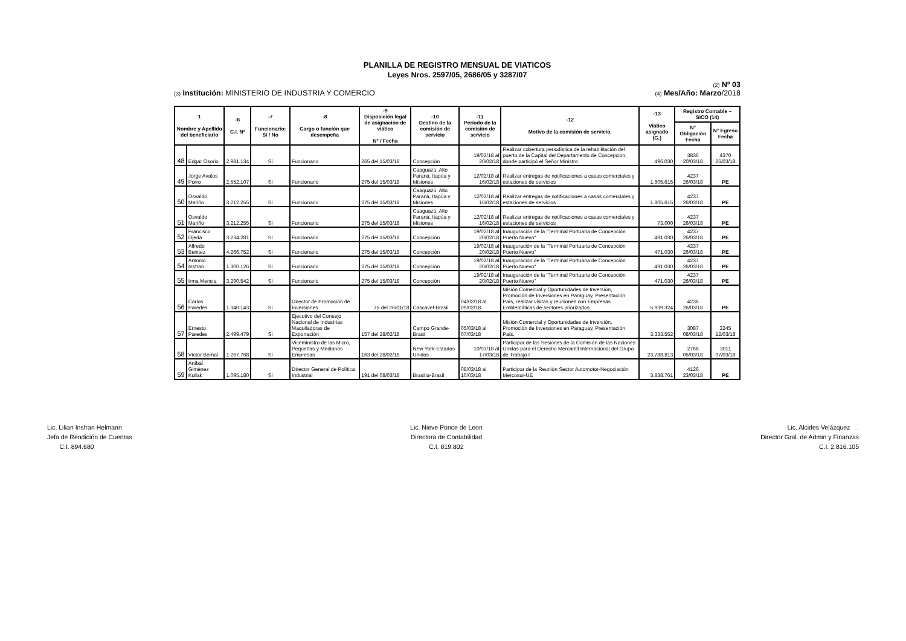PLANILLA DE REGISTRO MENSUAL DE VIATICOS
Leyes Nros. 2597/05, 2686/05 y 3287/07
(3) Institución: MINISTERIO DE INDUSTRIA Y COMERCIO
(2) Nº 03
(4) Mes/Año: Marzo/2018
| 1 Nombre y Apellido del beneficiario | | -6 C.I. Nº | -7 Funcionario: Sí / No | -8 Cargo o función que desempeña | -9 Disposición legal de asignación de viático N° / Fecha | -10 Destino de la comisión de servicio | -11 Período de la comisión de servicio | -12 Motivo de la comisión de servicio. | -13 Viático asignado (G.) | Registro Contable – SICO (14) | |
| --- | --- | --- | --- | --- | --- | --- | --- | --- | --- | --- | --- |
| | | | | | | | | | | N° Obligación Fecha | N° Egreso Fecha |
| 48 | Edgar Osorio | 2.981.134 | Sí | Funcionario | 265 del 15/03/18 | Concepción | 19/02/18 al 20/02/18 | Realizar cobertura periodística de la rehabilitación del puerto de la Capital del Departamento de Concepción, donde participó el Señor Ministro | 496.030 | 3836 20/03/18 | 4370 26/03/18 |
| 49 | Jorge Avalos Porro | 2.552.107 | Sí | Funcionario | 275 del 15/03/18 | Caaguazú, Alto Paraná, Itapúa y Misiones | 12/02/18 al 16/02/18 | Realizar entregas de notificaciones a casas comerciales y estaciones de servicios | 1.805.615 | 4237 26/03/18 | PE |
| 50 | Osvaldo Mariño | 3.212.255 | Sí | Funcionario | 275 del 15/03/18 | Caaguazú, Alto Paraná, Itapúa y Misiones | 12/02/18 al 16/02/18 | Realizar entregas de notificaciones a casas comerciales y estaciones de servicios | 1.805.615 | 4237 26/03/18 | PE |
| 51 | Osvaldo Mariño | 3.212.255 | Sí | Funcionario | 275 del 15/03/18 | Caaguazú, Alto Paraná, Itapúa y Misiones | 12/02/18 al 16/02/18 | Realizar entregas de notificaciones a casas comerciales y estaciones de servicios | 73.000 | 4237 26/03/18 | PE |
| 52 | Francisco Ojeda | 3.234.281 | Sí | Funcionario | 275 del 15/03/18 | Concepción | 19/02/18 al 20/02/18 | Inauguración de la "Terminal Portuaria de Concepción Puerto Nuevo" | 491.030 | 4237 26/03/18 | PE |
| 53 | Alfredo Benitez | 4.266.752 | Sí | Funcionario | 275 del 15/03/18 | Concepción | 19/02/18 al 20/02/18 | Inauguración de la "Terminal Portuaria de Concepción Puerto Nuevo" | 471.030 | 4237 26/03/18 | PE |
| 54 | Antonio Insfran | 1.300.126 | Sí | Funcionario | 275 del 15/03/18 | Concepción | 19/02/18 al 20/02/18 | Inauguración de la "Terminal Portuaria de Concepción Puerto Nuevo" | 491.030 | 4237 26/03/18 | PE |
| 55 | Irma Mencia | 3.290.542 | Sí | Funcionario | 275 del 15/03/18 | Concepción | 19/02/18 al 20/02/18 | Inauguración de la "Terminal Portuaria de Concepción Puerto Nuevo" | 471.030 | 4237 26/03/18 | PE |
| 56 | Carlos Paredes | 1.340.143 | Sí | Director de Promoción de Inversiones | 75 del 26/01/18 | Cascavel-Brasil | 04/02/18 al 09/02/18 | Misión Comercial y Oportunidades de Inversión, Promoción de Inversiones en Paraguay, Presentación País, realizar visitas y reuniones con Empresas Emblemáticas de sectores priorizados. | 5.939.324 | 4236 26/03/18 | PE |
| 57 | Ernesto Paredes | 2.499.479 | Sí | Ejecutivo del Consejo Nacional de Industrias Maquiladoras de Exportación | 157 del 28/02/18 | Campo Grande-Brasil | 05/03/18 al 07/03/18 | Misión Comercial y Oportunidades de Inversión, Promoción de Inversiones en Paraguay, Presentación País. | 3.333.552 | 3087 08/03/18 | 3245 12/03/18 |
| 58 | Víctor Bernal | 1.267.768 | Sí | Viceministro de las Micro, Pequeñas y Medianas Empresas | 163 del 28/02/18 | New York-Estados Unidos | 10/03/18 al 17/03/18 | Participar de las Sesiones de la Comisión de las Naciones Unidas para el Derecho Mercantil Internacional del Grupo de Trabajo I | 23.788.813 | 2768 05/03/18 | 3011 07/03/18 |
| 59 | Aníbal Giménez Kullak | 1.095.180 | Sí | Director General de Política Industrial | 191 del 08/03/18 | Brasilia-Brasil | 08/03/18 al 10/03/18 | Participar de la Reunión Sector Automotor-Negociación Mercosur-UE | 3.838.761 | 4126 23/03/18 | PE |
Lic. Lilian Insfran Helmann
Jefa de Rendición de Cuentas
C.I. 894.680
Lic. Nieve Ponce de Leon
Directora de Contabilidad
C.I. 819.802
Lic. Alcides Velázquez .
Director Gral. de Admin y Finanzas
C.I. 2.816.105